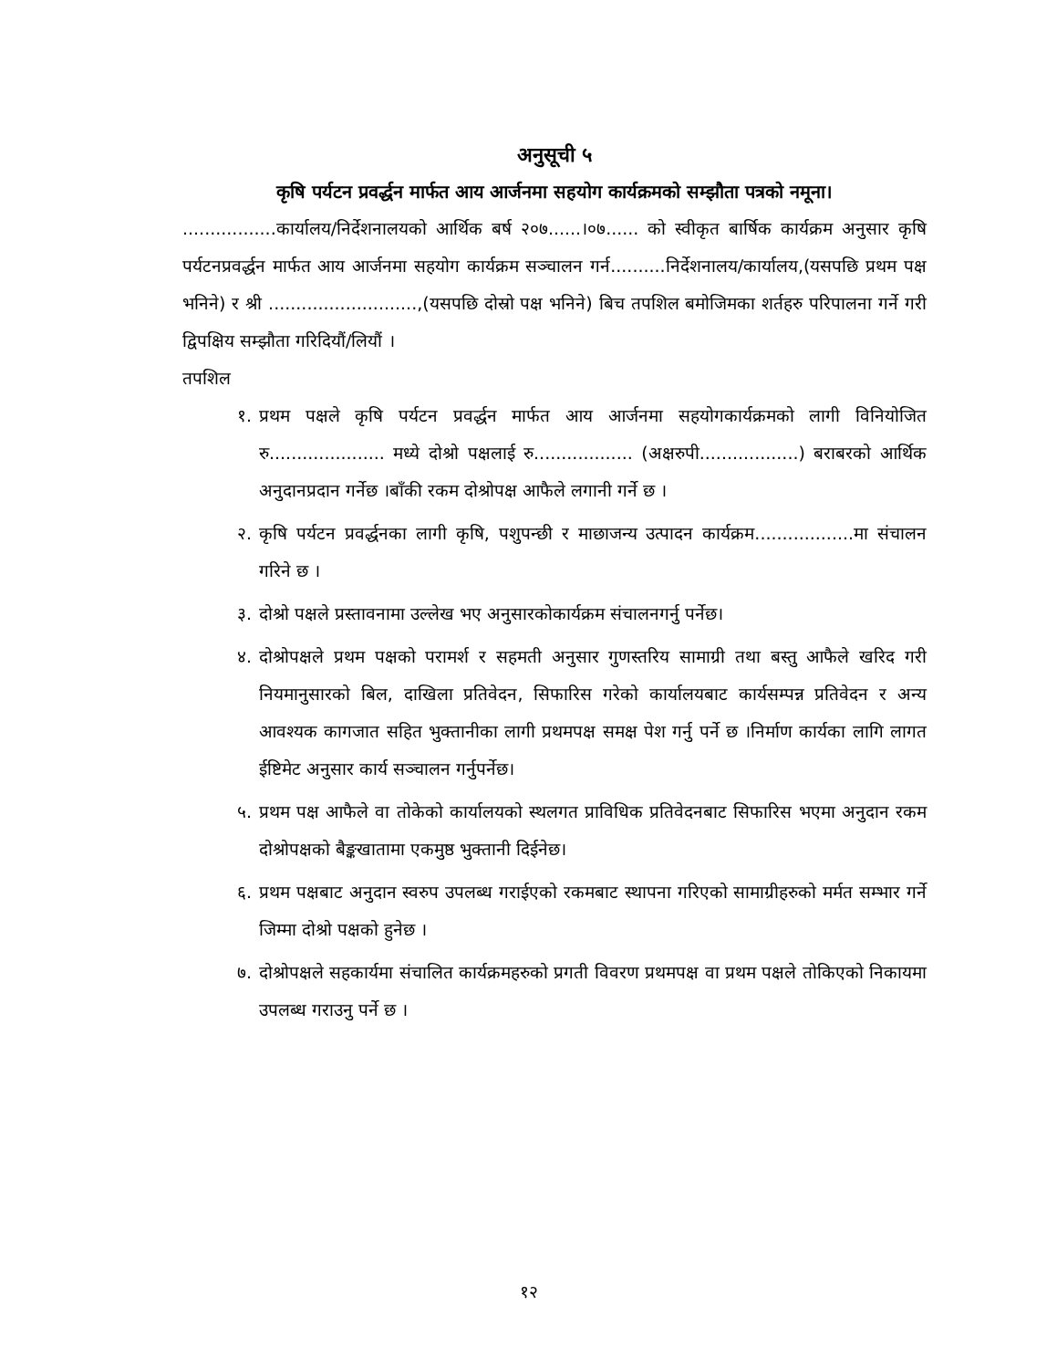अनुसूची ५
कृषि पर्यटन प्रवर्द्धन मार्फत आय आर्जनमा सहयोग कार्यक्रमको सम्झौता पत्रको नमूना।
.................कार्यालय/निर्देशनालयको आर्थिक बर्ष २०७......।०७...... को स्वीकृत बार्षिक कार्यक्रम अनुसार कृषि पर्यटनप्रवर्द्धन मार्फत आय आर्जनमा सहयोग कार्यक्रम सञ्चालन गर्न..........निर्देशनालय/कार्यालय,(यसपछि प्रथम पक्ष भनिने) र श्री ...........................,(यसपछि दोस्रो पक्ष भनिने) बिच तपशिल बमोजिमका शर्तहरु परिपालना गर्ने गरी द्विपक्षिय सम्झौता गरिदियौं/लियौं ।
तपशिल
१. प्रथम पक्षले कृषि पर्यटन प्रवर्द्धन मार्फत आय आर्जनमा सहयोगकार्यक्रमको लागी विनियोजित रु..................... मध्ये दोश्रो पक्षलाई रु.................. (अक्षरुपी..................) बराबरको आर्थिक अनुदानप्रदान गर्नेछ ।बाँकी रकम दोश्रोपक्ष आफैले लगानी गर्ने छ ।
२. कृषि पर्यटन प्रवर्द्धनका लागी कृषि, पशुपन्छी र माछाजन्य उत्पादन कार्यक्रम..................मा संचालन गरिने छ ।
३. दोश्रो पक्षले प्रस्तावनामा उल्लेख भए अनुसारकोकार्यक्रम संचालनगर्नु पर्नेछ।
४. दोश्रोपक्षले प्रथम पक्षको परामर्श र सहमती अनुसार गुणस्तरिय सामाग्री तथा बस्तु आफैले खरिद गरी नियमानुसारको बिल, दाखिला प्रतिवेदन, सिफारिस गरेको कार्यालयबाट कार्यसम्पन्न प्रतिवेदन र अन्य आवश्यक कागजात सहित भुक्तानीका लागी प्रथमपक्ष समक्ष पेश गर्नु पर्ने छ ।निर्माण कार्यका लागि लागत ईष्टिमेट अनुसार कार्य सञ्चालन गर्नुपर्नेछ।
५. प्रथम पक्ष आफैले वा तोकेको कार्यालयको स्थलगत प्राविधिक प्रतिवेदनबाट सिफारिस भएमा अनुदान रकम दोश्रोपक्षको बैङ्कखातामा एकमुष्ठ भुक्तानी दिईनेछ।
६. प्रथम पक्षबाट अनुदान स्वरुप उपलब्ध गराईएको रकमबाट स्थापना गरिएको सामाग्रीहरुको मर्मत सम्भार गर्ने जिम्मा दोश्रो पक्षको हुनेछ ।
७. दोश्रोपक्षले सहकार्यमा संचालित कार्यक्रमहरुको प्रगती विवरण प्रथमपक्ष वा प्रथम पक्षले तोकिएको निकायमा उपलब्ध गराउनु पर्ने छ ।
१२